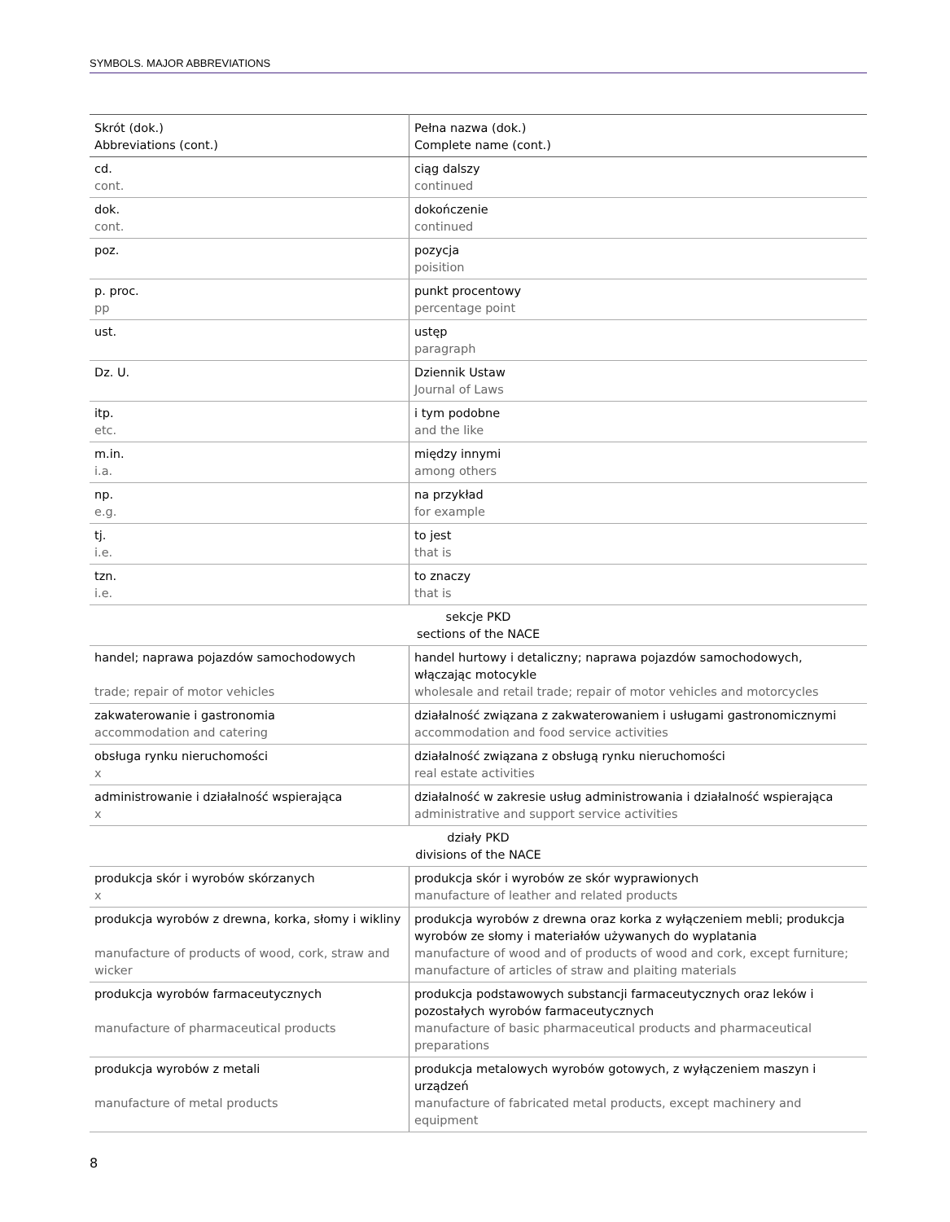SYMBOLS. MAJOR ABBREVIATIONS
| Skrót (dok.) Abbreviations (cont.) | Pełna nazwa (dok.) Complete name (cont.) |
| --- | --- |
| cd. cont. | ciąg dalszy continued |
| dok. cont. | dokończenie continued |
| poz. | pozycja poisition |
| p. proc. pp | punkt procentowy percentage point |
| ust. | ustęp paragraph |
| Dz. U. | Dziennik Ustaw Journal of Laws |
| itp. etc. | i tym podobne and the like |
| m.in. i.a. | między innymi among others |
| np. e.g. | na przykład for example |
| tj. i.e. | to jest that is |
| tzn. i.e. | to znaczy that is |
| sekcje PKD sections of the NACE | |
| handel; naprawa pojazdów samochodowych trade; repair of motor vehicles | handel hurtowy i detaliczny; naprawa pojazdów samochodowych, włączając motocykle wholesale and retail trade; repair of motor vehicles and motorcycles |
| zakwaterowanie i gastronomia accommodation and catering | działalność związana z zakwaterowaniem i usługami gastronomicznymi accommodation and food service activities |
| obsługa rynku nieruchomości x | działalność związana z obsługą rynku nieruchomości real estate activities |
| administrowanie i działalność wspierająca x | działalność w zakresie usług administrowania i działalność wspierająca administrative and support service activities |
| działy PKD divisions of the NACE | |
| produkcja skór i wyrobów skórzanych x | produkcja skór i wyrobów ze skór wyprawionych manufacture of leather and related products |
| produkcja wyrobów z drewna, korka, słomy i wikliny manufacture of products of wood, cork, straw and wicker | produkcja wyrobów z drewna oraz korka z wyłączeniem mebli; produkcja wyrobów ze słomy i materiałów używanych do wyplatania manufacture of wood and of products of wood and cork, except furniture; manufacture of articles of straw and plaiting materials |
| produkcja wyrobów farmaceutycznych manufacture of pharmaceutical products | produkcja podstawowych substancji farmaceutycznych oraz leków i pozostałych wyrobów farmaceutycznych manufacture of basic pharmaceutical products and pharmaceutical preparations |
| produkcja wyrobów z metali manufacture of metal products | produkcja metalowych wyrobów gotowych, z wyłączeniem maszyn i urządzeń manufacture of fabricated metal products, except machinery and equipment |
8